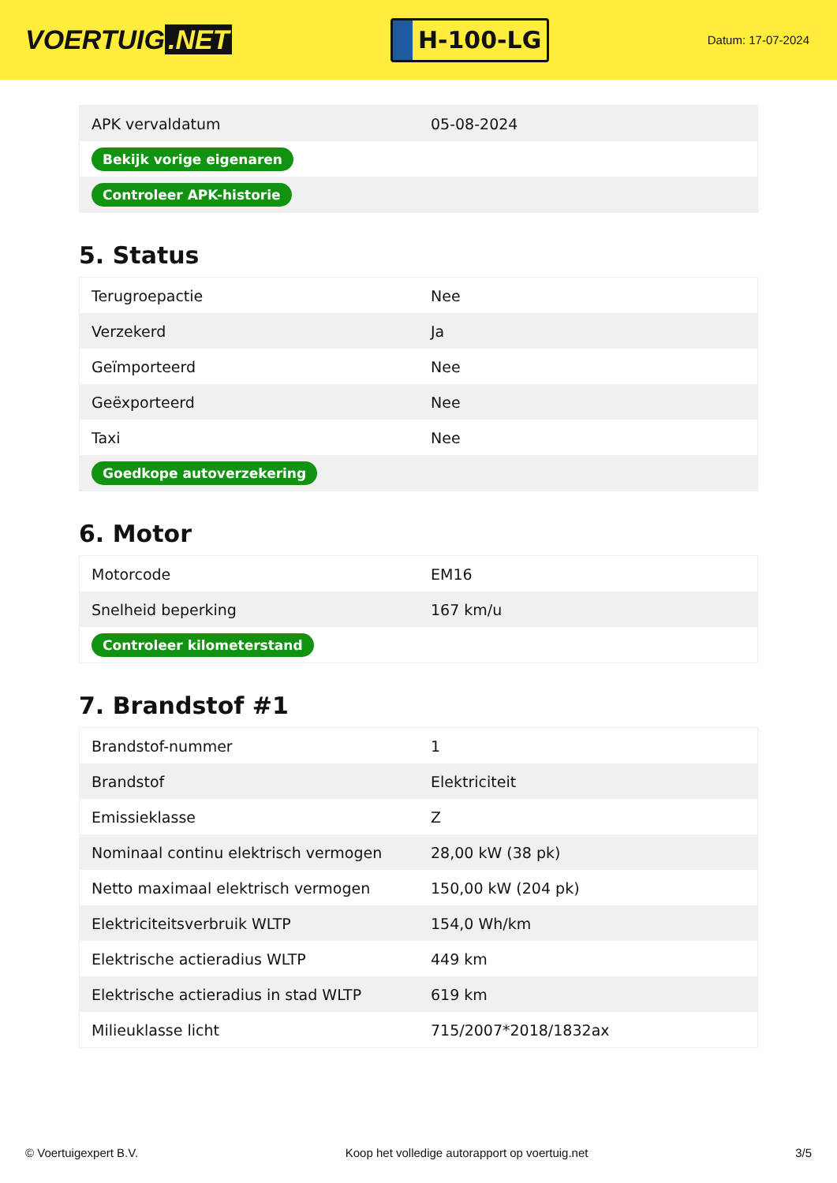VOERTUIG.NET
H-100-LG
Datum: 17-07-2024
| APK vervaldatum | 05-08-2024 |
| Bekijk vorige eigenaren | |
| Controleer APK-historie | |
5. Status
| Terugroepactie | Nee |
| Verzekerd | Ja |
| Geïmporteerd | Nee |
| Geëxporteerd | Nee |
| Taxi | Nee |
| Goedkope autoverzekering | |
6. Motor
| Motorcode | EM16 |
| Snelheid beperking | 167 km/u |
| Controleer kilometerstand | |
7. Brandstof #1
| Brandstof-nummer | 1 |
| Brandstof | Elektriciteit |
| Emissieklasse | Z |
| Nominaal continu elektrisch vermogen | 28,00 kW (38 pk) |
| Netto maximaal elektrisch vermogen | 150,00 kW (204 pk) |
| Elektriciteitsverbruik WLTP | 154,0 Wh/km |
| Elektrische actieradius WLTP | 449 km |
| Elektrische actieradius in stad WLTP | 619 km |
| Milieuklasse licht | 715/2007*2018/1832ax |
© Voertuigexpert B.V. Koop het volledige autorapport op voertuig.net 3/5